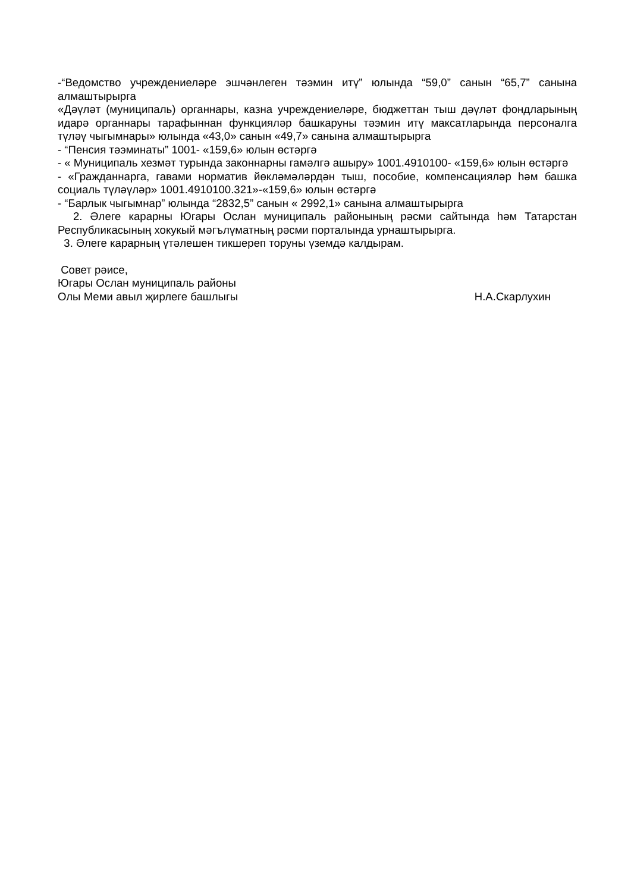-“Ведомство учреждениеләре эшчәнлеген тәэмин итү” юлында “59,0” санын “65,7” санына алмаштырырга
«Дәүләт (муниципаль) органнары, казна учреждениеләре, бюджеттан тыш дәүләт фондларының идарә органнары тарафыннан функцияләр башкаруны тәэмин итү максатларында персоналга түләү чыгымнары» юлында «43,0» санын «49,7» санына алмаштырырга
- “Пенсия тәэминаты” 1001- «159,6» юлын өстәргә
- « Муниципаль хезмәт турында законнарны гамәлгә ашыру» 1001.4910100- «159,6» юлын өстәргә
- «Гражданнарга, гавами норматив йөкләмәләрдән тыш, пособие, компенсацияләр һәм башка социаль түләүләр» 1001.4910100.321»-«159,6» юлын өстәргә
- “Барлык чыгымнар” юлында “2832,5” санын « 2992,1» санына алмаштырырга
2. Әлеге карарны Югары Ослан муниципаль районының рәсми сайтында һәм Татарстан Республикасының хокукый мәгълүматның рәсми порталында урнаштырырга.
3. Әлеге карарның үтәлешен тикшереп торуны үземдә калдырам.
Совет рәисе,
Югары Ослан муниципаль районы
Олы Меми авыл җирлеге башлыгы Н.А.Скарлухин